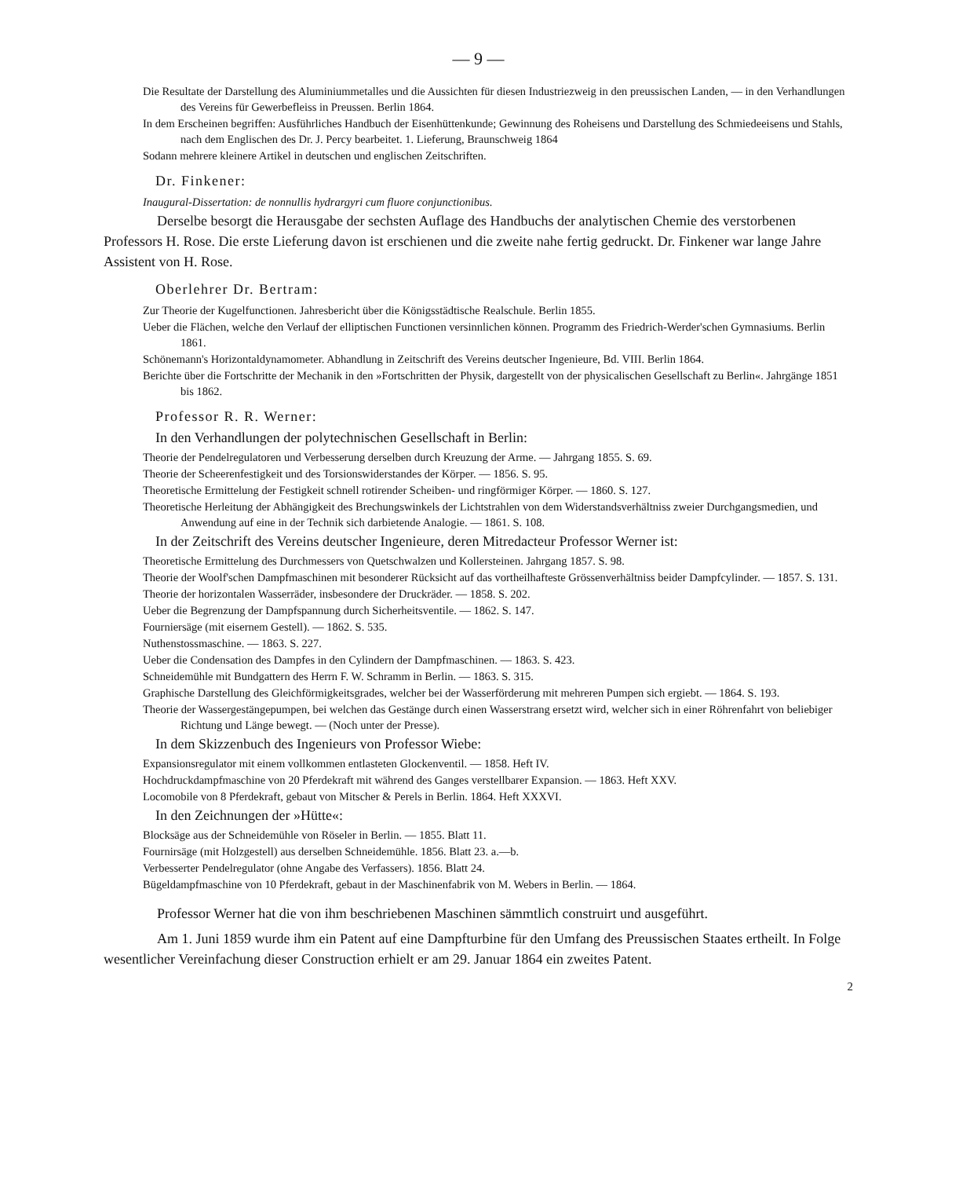— 9 —
Die Resultate der Darstellung des Aluminiummetalles und die Aussichten für diesen Industriezweig in den preussischen Landen, — in den Verhandlungen des Vereins für Gewerbefleiss in Preussen. Berlin 1864.
In dem Erscheinen begriffen: Ausführliches Handbuch der Eisenhüttenkunde; Gewinnung des Roheisens und Darstellung des Schmiedeeisens und Stahls, nach dem Englischen des Dr. J. Percy bearbeitet. 1. Lieferung, Braunschweig 1864
Sodann mehrere kleinere Artikel in deutschen und englischen Zeitschriften.
Dr. Finkener:
Inaugural-Dissertation: de nonnullis hydrargyri cum fluore conjunctionibus.
Derselbe besorgt die Herausgabe der sechsten Auflage des Handbuchs der analytischen Chemie des verstorbenen Professors H. Rose. Die erste Lieferung davon ist erschienen und die zweite nahe fertig gedruckt. Dr. Finkener war lange Jahre Assistent von H. Rose.
Oberlehrer Dr. Bertram:
Zur Theorie der Kugelfunctionen. Jahresbericht über die Königsstädtische Realschule. Berlin 1855.
Ueber die Flächen, welche den Verlauf der elliptischen Functionen versinnlichen können. Programm des Friedrich-Werder'schen Gymnasiums. Berlin 1861.
Schönemann's Horizontaldynamometer. Abhandlung in Zeitschrift des Vereins deutscher Ingenieure, Bd. VIII. Berlin 1864.
Berichte über die Fortschritte der Mechanik in den »Fortschritten der Physik, dargestellt von der physicalischen Gesellschaft zu Berlin«. Jahrgänge 1851 bis 1862.
Professor R. R. Werner:
In den Verhandlungen der polytechnischen Gesellschaft in Berlin:
Theorie der Pendelregulatoren und Verbesserung derselben durch Kreuzung der Arme. — Jahrgang 1855. S. 69.
Theorie der Scheerenfestigkeit und des Torsionswiderstandes der Körper. — 1856. S. 95.
Theoretische Ermittelung der Festigkeit schnell rotirender Scheiben- und ringförmiger Körper. — 1860. S. 127.
Theoretische Herleitung der Abhängigkeit des Brechungswinkels der Lichtstrahlen von dem Widerstandsverhältniss zweier Durchgangsmedien, und Anwendung auf eine in der Technik sich darbietende Analogie. — 1861. S. 108.
In der Zeitschrift des Vereins deutscher Ingenieure, deren Mitredacteur Professor Werner ist:
Theoretische Ermittelung des Durchmessers von Quetschwalzen und Kollersteinen. Jahrgang 1857. S. 98.
Theorie der Woolf'schen Dampfmaschinen mit besonderer Rücksicht auf das vortheilhafteste Grössenverhältniss beider Dampfcylinder. — 1857. S. 131.
Theorie der horizontalen Wasserräder, insbesondere der Druckräder. — 1858. S. 202.
Ueber die Begrenzung der Dampfspannung durch Sicherheitsventile. — 1862. S. 147.
Fourniersäge (mit eisernem Gestell). — 1862. S. 535.
Nuthenstossmaschine. — 1863. S. 227.
Ueber die Condensation des Dampfes in den Cylindern der Dampfmaschinen. — 1863. S. 423.
Schneidemühle mit Bundgattern des Herrn F. W. Schramm in Berlin. — 1863. S. 315.
Graphische Darstellung des Gleichförmigkeitsgrades, welcher bei der Wasserförderung mit mehreren Pumpen sich ergiebt. — 1864. S. 193.
Theorie der Wassergestängepumpen, bei welchen das Gestänge durch einen Wasserstrang ersetzt wird, welcher sich in einer Röhrenfahrt von beliebiger Richtung und Länge bewegt. — (Noch unter der Presse).
In dem Skizzenbuch des Ingenieurs von Professor Wiebe:
Expansionsregulator mit einem vollkommen entlasteten Glockenventil. — 1858. Heft IV.
Hochdruckdampfmaschine von 20 Pferdekraft mit während des Ganges verstellbarer Expansion. — 1863. Heft XXV.
Locomobile von 8 Pferdekraft, gebaut von Mitscher & Perels in Berlin. 1864. Heft XXXVI.
In den Zeichnungen der »Hütte«:
Blocksäge aus der Schneidemühle von Röseler in Berlin. — 1855. Blatt 11.
Fournirsäge (mit Holzgestell) aus derselben Schneidemühle. 1856. Blatt 23. a.—b.
Verbesserter Pendelregulator (ohne Angabe des Verfassers). 1856. Blatt 24.
Bügeldampfmaschine von 10 Pferdekraft, gebaut in der Maschinenfabrik von M. Webers in Berlin. — 1864.
Professor Werner hat die von ihm beschriebenen Maschinen sämmtlich construirt und ausgeführt.
Am 1. Juni 1859 wurde ihm ein Patent auf eine Dampfturbine für den Umfang des Preussischen Staates ertheilt. In Folge wesentlicher Vereinfachung dieser Construction erhielt er am 29. Januar 1864 ein zweites Patent.
2